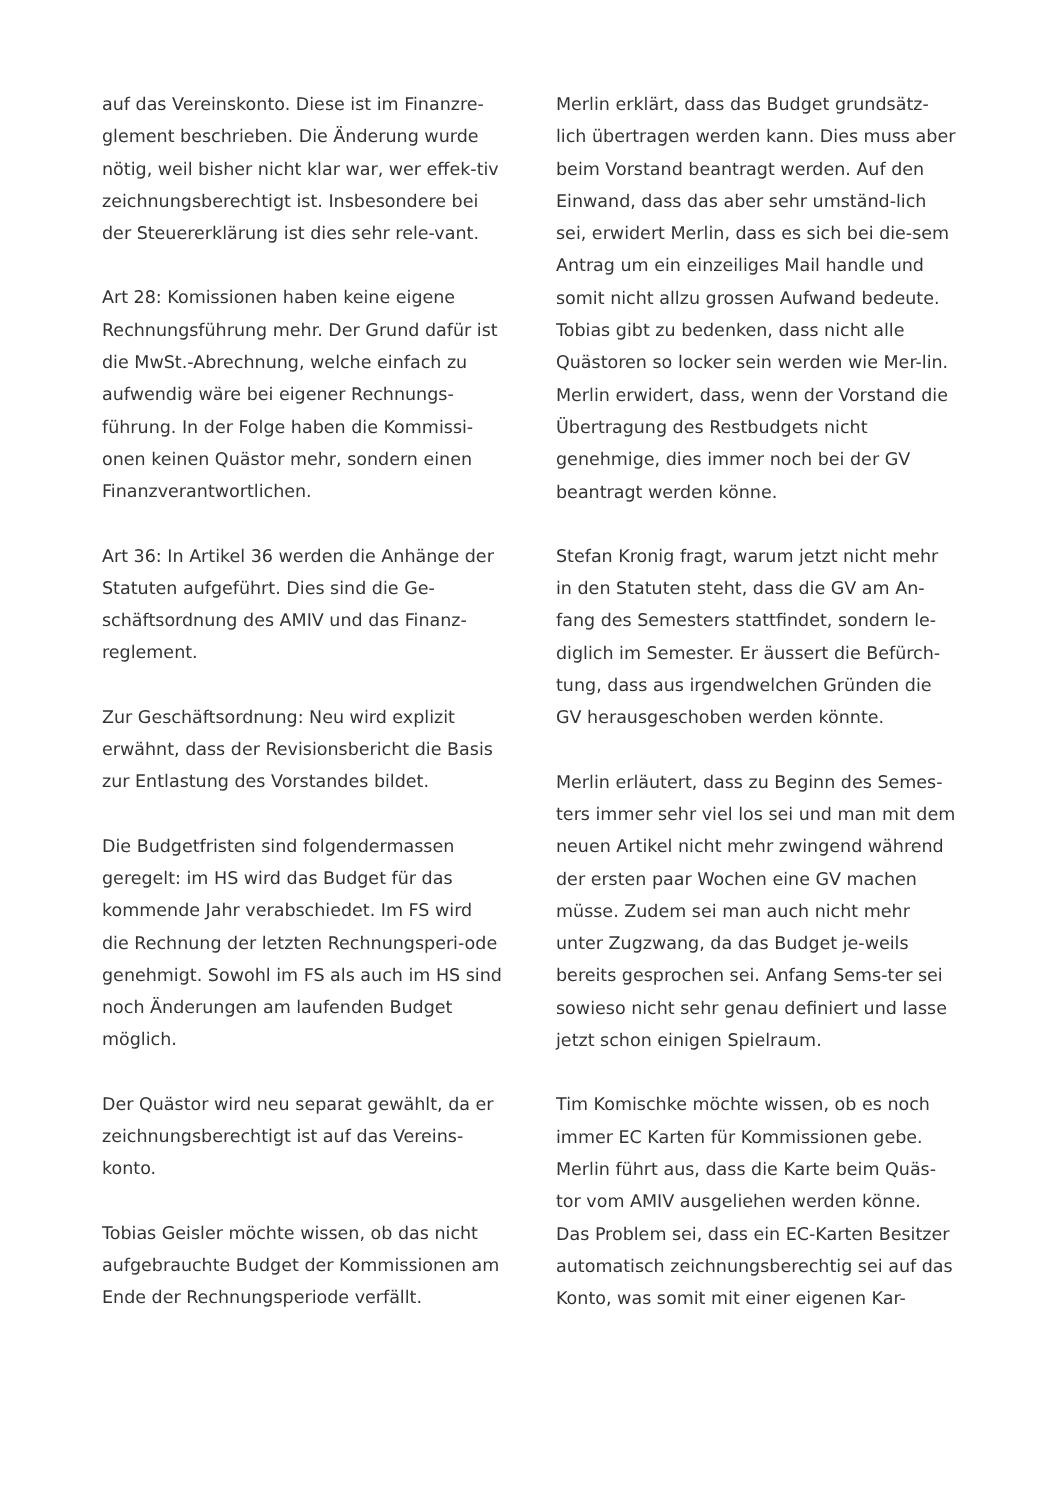auf das Vereinskonto. Diese ist im Finanzre-glement beschrieben. Die Änderung wurde nötig, weil bisher nicht klar war, wer effek-tiv zeichnungsberechtigt ist. Insbesondere bei der Steuererklärung ist dies sehr rele-vant.
Art 28: Komissionen haben keine eigene Rechnungsführung mehr. Der Grund dafür ist die MwSt.-Abrechnung, welche einfach zu aufwendig wäre bei eigener Rechnungs-führung. In der Folge haben die Kommissi-onen keinen Quästor mehr, sondern einen Finanzverantwortlichen.
Art 36: In Artikel 36 werden die Anhänge der Statuten aufgeführt. Dies sind die Ge-schäftsordnung des AMIV und das Finanz-reglement.
Zur Geschäftsordnung: Neu wird explizit erwähnt, dass der Revisionsbericht die Basis zur Entlastung des Vorstandes bildet.
Die Budgetfristen sind folgendermassen geregelt: im HS wird das Budget für das kommende Jahr verabschiedet. Im FS wird die Rechnung der letzten Rechnungsperi-ode genehmigt. Sowohl im FS als auch im HS sind noch Änderungen am laufenden Budget möglich.
Der Quästor wird neu separat gewählt, da er zeichnungsberechtigt ist auf das Vereins-konto.
Tobias Geisler möchte wissen, ob das nicht aufgebrauchte Budget der Kommissionen am Ende der Rechnungsperiode verfällt.
Merlin erklärt, dass das Budget grundsätz-lich übertragen werden kann. Dies muss aber beim Vorstand beantragt werden. Auf den Einwand, dass das aber sehr umständ-lich sei, erwidert Merlin, dass es sich bei die-sem Antrag um ein einzeiliges Mail handle und somit nicht allzu grossen Aufwand bedeute.
Tobias gibt zu bedenken, dass nicht alle Quästoren so locker sein werden wie Mer-lin.
Merlin erwidert, dass, wenn der Vorstand die Übertragung des Restbudgets nicht genehmige, dies immer noch bei der GV beantragt werden könne.
Stefan Kronig fragt, warum jetzt nicht mehr in den Statuten steht, dass die GV am An-fang des Semesters stattfindet, sondern le-diglich im Semester. Er äussert die Befürch-tung, dass aus irgendwelchen Gründen die GV herausgeschoben werden könnte.
Merlin erläutert, dass zu Beginn des Semes-ters immer sehr viel los sei und man mit dem neuen Artikel nicht mehr zwingend während der ersten paar Wochen eine GV machen müsse. Zudem sei man auch nicht mehr unter Zugzwang, da das Budget je-weils bereits gesprochen sei. Anfang Sems-ter sei sowieso nicht sehr genau definiert und lasse jetzt schon einigen Spielraum.
Tim Komischke möchte wissen, ob es noch immer EC Karten für Kommissionen gebe. Merlin führt aus, dass die Karte beim Quäs-tor vom AMIV ausgeliehen werden könne. Das Problem sei, dass ein EC-Karten Besitzer automatisch zeichnungsberechtig sei auf das Konto, was somit mit einer eigenen Kar-